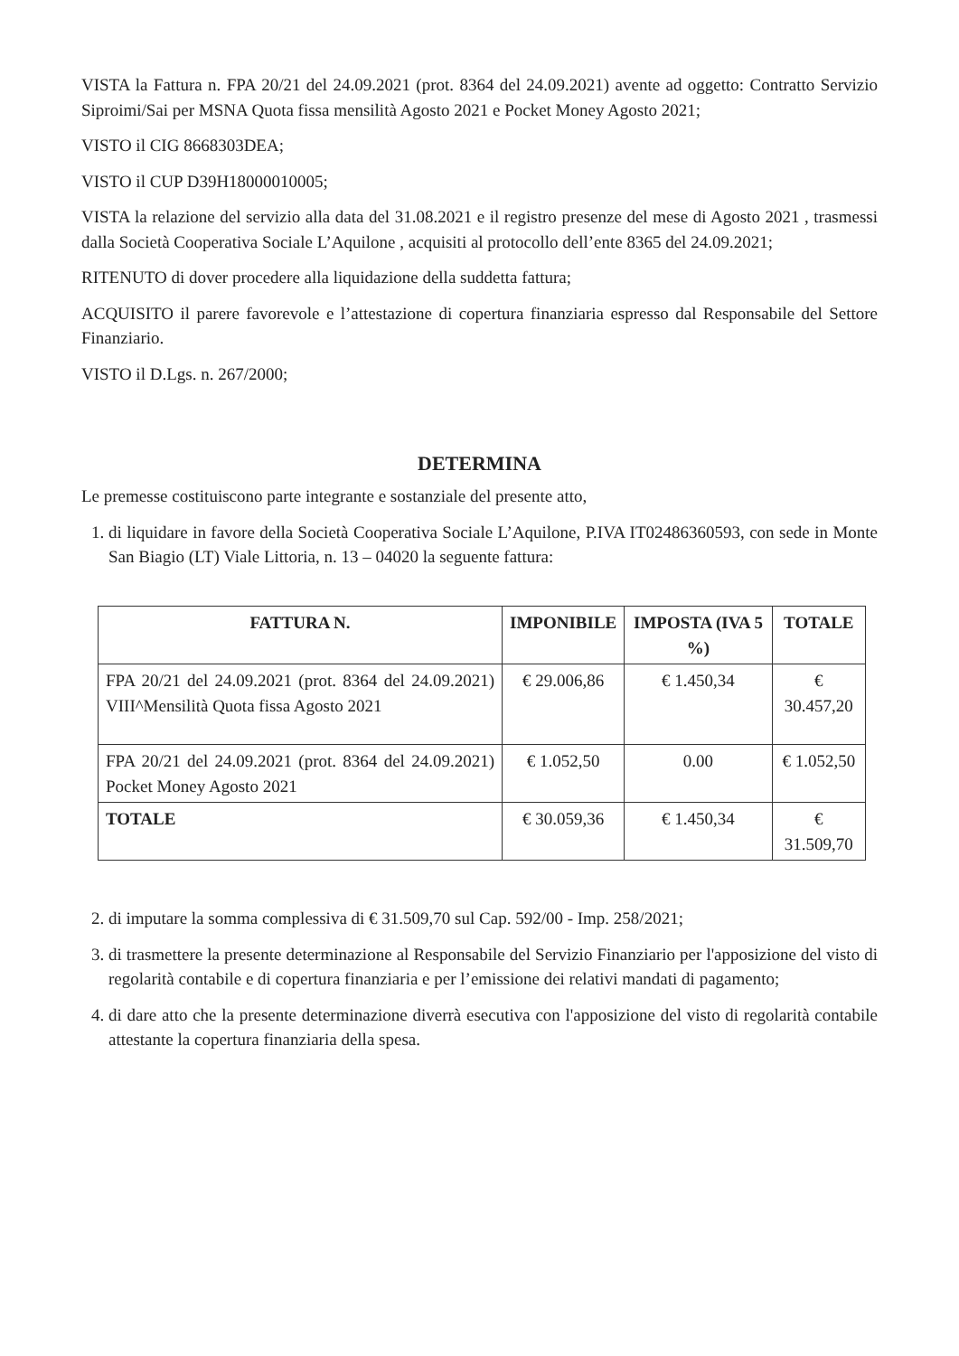VISTA la Fattura n. FPA 20/21 del 24.09.2021 (prot. 8364 del 24.09.2021) avente ad oggetto: Contratto Servizio Siproimi/Sai per MSNA Quota fissa mensilità Agosto 2021 e Pocket Money Agosto 2021;
VISTO il CIG 8668303DEA;
VISTO il CUP D39H18000010005;
VISTA la relazione del servizio alla data del 31.08.2021 e il registro presenze del mese di Agosto 2021 , trasmessi dalla Società Cooperativa Sociale L’Aquilone , acquisiti al protocollo dell’ente 8365 del 24.09.2021;
RITENUTO di dover procedere alla liquidazione della suddetta fattura;
ACQUISITO il parere favorevole e l’attestazione di copertura finanziaria espresso dal Responsabile del Settore Finanziario.
VISTO il D.Lgs. n. 267/2000;
DETERMINA
Le premesse costituiscono parte integrante e sostanziale del presente atto,
1. di liquidare in favore della Società Cooperativa Sociale L’Aquilone, P.IVA IT02486360593, con sede in Monte San Biagio (LT) Viale Littoria, n. 13 – 04020 la seguente fattura:
| FATTURA N. | IMPONIBILE | IMPOSTA (IVA 5 %) | TOTALE |
| --- | --- | --- | --- |
| FPA 20/21 del 24.09.2021 (prot. 8364 del 24.09.2021) VIII^Mensilità Quota fissa Agosto 2021 | € 29.006,86 | € 1.450,34 | € 30.457,20 |
| FPA 20/21 del 24.09.2021 (prot. 8364 del 24.09.2021) Pocket Money Agosto 2021 | € 1.052,50 | 0.00 | € 1.052,50 |
| TOTALE | € 30.059,36 | € 1.450,34 | € 31.509,70 |
2. di imputare la somma complessiva di € 31.509,70 sul Cap. 592/00 - Imp. 258/2021;
3. di trasmettere la presente determinazione al Responsabile del Servizio Finanziario per l'apposizione del visto di regolarità contabile e di copertura finanziaria e per l’emissione dei relativi mandati di pagamento;
4. di dare atto che la presente determinazione diverrà esecutiva con l'apposizione del visto di regolarità contabile attestante la copertura finanziaria della spesa.